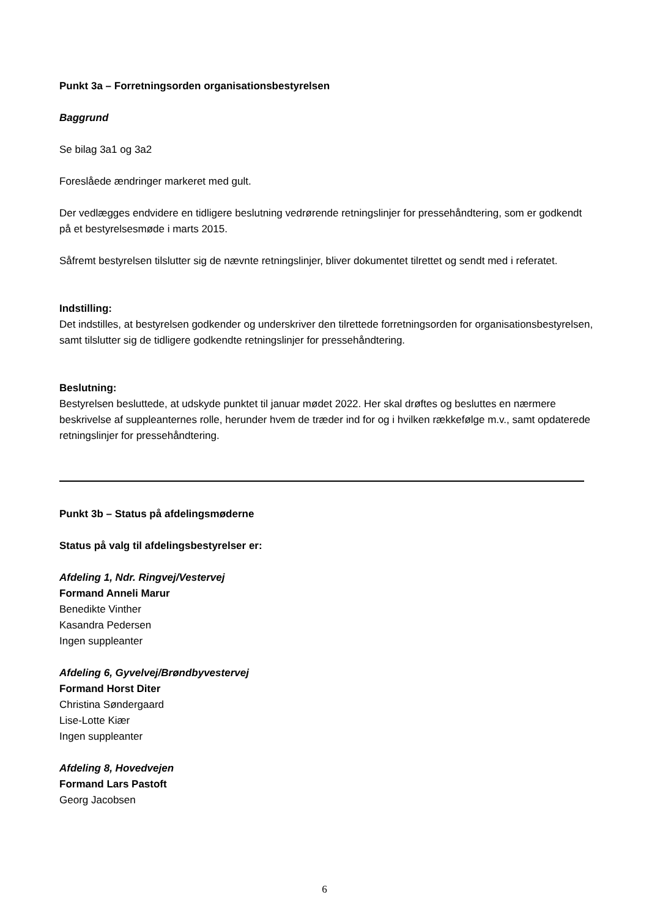Punkt 3a – Forretningsorden organisationsbestyrelsen
Baggrund
Se bilag 3a1 og 3a2
Foreslåede ændringer markeret med gult.
Der vedlægges endvidere en tidligere beslutning vedrørende retningslinjer for pressehåndtering, som er godkendt på et bestyrelsesmøde i marts 2015.
Såfremt bestyrelsen tilslutter sig de nævnte retningslinjer, bliver dokumentet tilrettet og sendt med i referatet.
Indstilling:
Det indstilles, at bestyrelsen godkender og underskriver den tilrettede forretningsorden for organisationsbestyrelsen, samt tilslutter sig de tidligere godkendte retningslinjer for pressehåndtering.
Beslutning:
Bestyrelsen besluttede, at udskyde punktet til januar mødet 2022. Her skal drøftes og besluttes en nærmere beskrivelse af suppleanternes rolle, herunder hvem de træder ind for og i hvilken rækkefølge m.v., samt opdaterede retningslinjer for pressehåndtering.
Punkt 3b – Status på afdelingsmøderne
Status på valg til afdelingsbestyrelser er:
Afdeling 1, Ndr. Ringvej/Vestervej
Formand Anneli Marur
Benedikte Vinther
Kasandra Pedersen
Ingen suppleanter
Afdeling 6, Gyvelvej/Brøndbyvestervej
Formand Horst Diter
Christina Søndergaard
Lise-Lotte Kiær
Ingen suppleanter
Afdeling 8, Hovedvejen
Formand Lars Pastoft
Georg Jacobsen
6